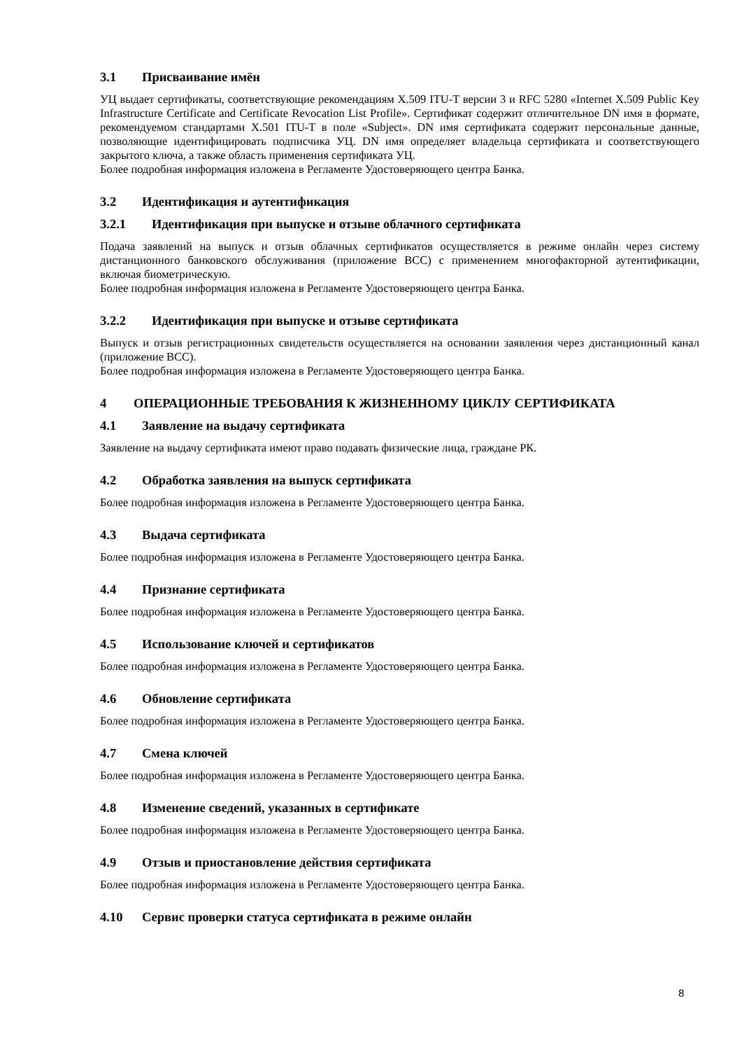3.1 Присваивание имён
УЦ выдает сертификаты, соответствующие рекомендациям X.509 ITU-T версии 3 и RFC 5280 «Internet X.509 Public Key Infrastructure Certificate and Certificate Revocation List Profile». Сертификат содержит отличительное DN имя в формате, рекомендуемом стандартами X.501 ITU-T в поле «Subject». DN имя сертификата содержит персональные данные, позволяющие идентифицировать подписчика УЦ. DN имя определяет владельца сертификата и соответствующего закрытого ключа, а также область применения сертификата УЦ.
Более подробная информация изложена в Регламенте Удостоверяющего центра Банка.
3.2 Идентификация и аутентификация
3.2.1 Идентификация при выпуске и отзыве облачного сертификата
Подача заявлений на выпуск и отзыв облачных сертификатов осуществляется в режиме онлайн через систему дистанционного банковского обслуживания (приложение ВСС) с применением многофакторной аутентификации, включая биометрическую.
Более подробная информация изложена в Регламенте Удостоверяющего центра Банка.
3.2.2 Идентификация при выпуске и отзыве сертификата
Выпуск и отзыв регистрационных свидетельств осуществляется на основании заявления через дистанционный канал (приложение ВСС).
Более подробная информация изложена в Регламенте Удостоверяющего центра Банка.
4 ОПЕРАЦИОННЫЕ ТРЕБОВАНИЯ К ЖИЗНЕННОМУ ЦИКЛУ СЕРТИФИКАТА
4.1 Заявление на выдачу сертификата
Заявление на выдачу сертификата имеют право подавать физические лица, граждане РК.
4.2 Обработка заявления на выпуск сертификата
Более подробная информация изложена в Регламенте Удостоверяющего центра Банка.
4.3 Выдача сертификата
Более подробная информация изложена в Регламенте Удостоверяющего центра Банка.
4.4 Признание сертификата
Более подробная информация изложена в Регламенте Удостоверяющего центра Банка.
4.5 Использование ключей и сертификатов
Более подробная информация изложена в Регламенте Удостоверяющего центра Банка.
4.6 Обновление сертификата
Более подробная информация изложена в Регламенте Удостоверяющего центра Банка.
4.7 Смена ключей
Более подробная информация изложена в Регламенте Удостоверяющего центра Банка.
4.8 Изменение сведений, указанных в сертификате
Более подробная информация изложена в Регламенте Удостоверяющего центра Банка.
4.9 Отзыв и приостановление действия сертификата
Более подробная информация изложена в Регламенте Удостоверяющего центра Банка.
4.10 Сервис проверки статуса сертификата в режиме онлайн
8